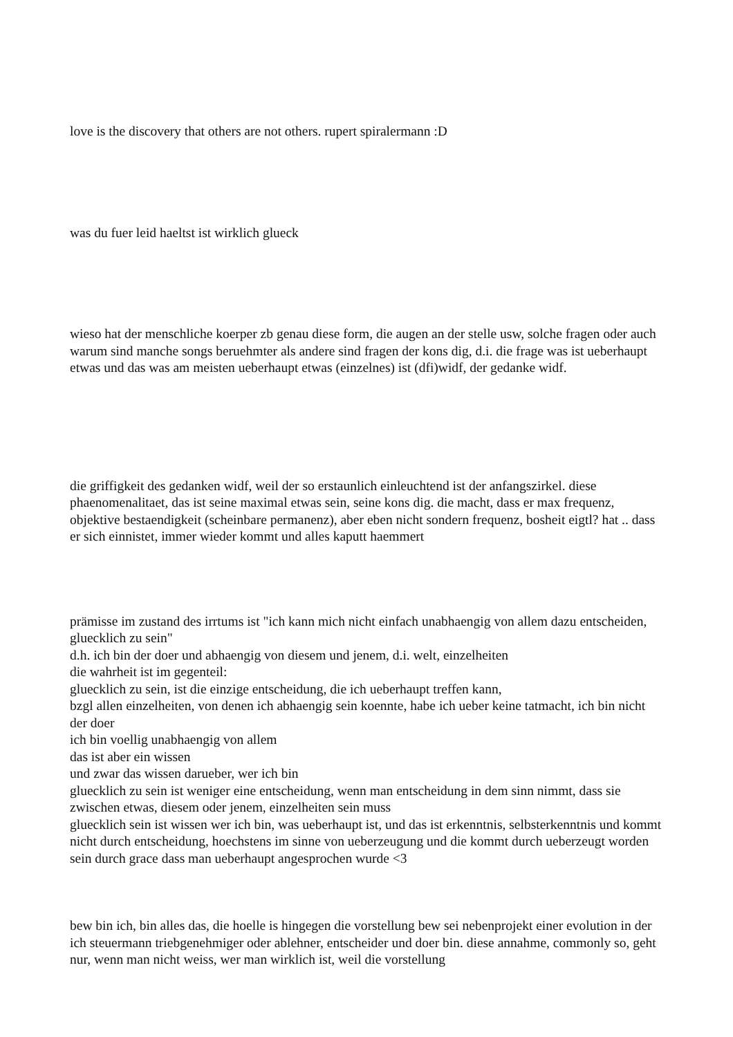love is the discovery that others are not others. rupert spiralermann :D
was du fuer leid haeltst ist wirklich glueck
wieso hat der menschliche koerper zb genau diese form, die augen an der stelle usw, solche fragen oder auch warum sind manche songs beruehmter als andere sind fragen der kons dig, d.i. die frage was ist ueberhaupt etwas und das was am meisten ueberhaupt etwas (einzelnes) ist (dfi)widf, der gedanke widf.
die griffigkeit des gedanken widf, weil der so erstaunlich einleuchtend ist der anfangszirkel. diese phaenomenalitaet, das ist seine maximal etwas sein, seine kons dig. die macht, dass er max frequenz, objektive bestaendigkeit (scheinbare permanenz), aber eben nicht sondern frequenz, bosheit eigtl? hat .. dass er sich einnistet, immer wieder kommt und alles kaputt haemmert
prämisse im zustand des irrtums ist "ich kann mich nicht einfach unabhaengig von allem dazu entscheiden, gluecklich zu sein"
d.h. ich bin der doer und abhaengig von diesem und jenem, d.i. welt, einzelheiten
die wahrheit ist im gegenteil:
gluecklich zu sein, ist die einzige entscheidung, die ich ueberhaupt treffen kann,
bzgl allen einzelheiten, von denen ich abhaengig sein koennte, habe ich ueber keine tatmacht, ich bin nicht der doer
ich bin voellig unabhaengig von allem
das ist aber ein wissen
und zwar das wissen darueber, wer ich bin
gluecklich zu sein ist weniger eine entscheidung, wenn man entscheidung in dem sinn nimmt, dass sie zwischen etwas, diesem oder jenem, einzelheiten sein muss
gluecklich sein ist wissen wer ich bin, was ueberhaupt ist, und das ist erkenntnis, selbsterkenntnis und kommt nicht durch entscheidung, hoechstens im sinne von ueberzeugung und die kommt durch ueberzeugt worden sein durch grace dass man ueberhaupt angesprochen wurde <3
bew bin ich, bin alles das, die hoelle is hingegen die vorstellung bew sei nebenprojekt einer evolution in der ich steuermann triebgenehmiger oder ablehner, entscheider und doer bin. diese annahme, commonly so, geht nur, wenn man nicht weiss, wer man wirklich ist, weil die vorstellung